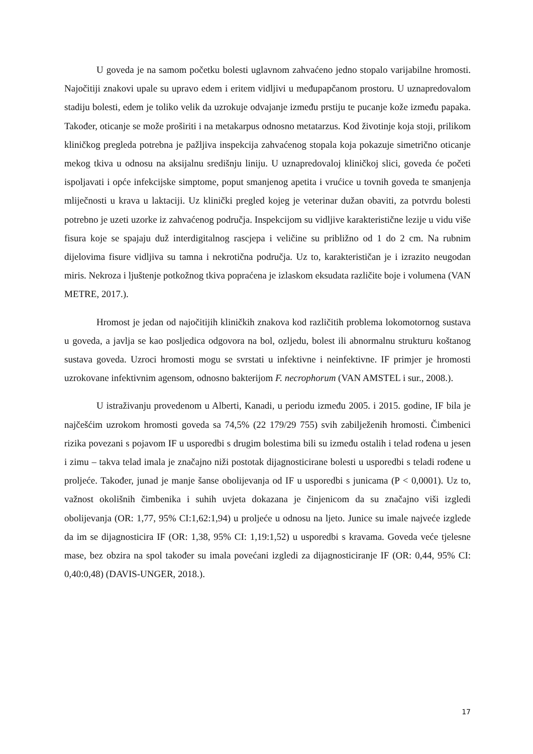U goveda je na samom početku bolesti uglavnom zahvaćeno jedno stopalo varijabilne hromosti. Najočitiji znakovi upale su upravo edem i eritem vidljivi u međupapčanom prostoru. U uznapredovalom stadiju bolesti, edem je toliko velik da uzrokuje odvajanje između prstiju te pucanje kože između papaka. Također, oticanje se može proširiti i na metakarpus odnosno metatarzus. Kod životinje koja stoji, prilikom kliničkog pregleda potrebna je pažljiva inspekcija zahvaćenog stopala koja pokazuje simetrično oticanje mekog tkiva u odnosu na aksijalnu središnju liniju. U uznapredovaloj kliničkoj slici, goveda će početi ispoljavati i opće infekcijske simptome, poput smanjenog apetita i vrućice u tovnih goveda te smanjenja mliječnosti u krava u laktaciji. Uz klinički pregled kojeg je veterinar dužan obaviti, za potvrdu bolesti potrebno je uzeti uzorke iz zahvaćenog područja. Inspekcijom su vidljive karakteristične lezije u vidu više fisura koje se spajaju duž interdigitalnog rascjepa i veličine su približno od 1 do 2 cm. Na rubnim dijelovima fisure vidljiva su tamna i nekrotična područja. Uz to, karakterističan je i izrazito neugodan miris. Nekroza i ljuštenje potkožnog tkiva popraćena je izlaskom eksudata različite boje i volumena (VAN METRE, 2017.).
Hromost je jedan od najočitijih kliničkih znakova kod različitih problema lokomotornog sustava u goveda, a javlja se kao posljedica odgovora na bol, ozljedu, bolest ili abnormalnu strukturu koštanog sustava goveda. Uzroci hromosti mogu se svrstati u infektivne i neinfektivne. IF primjer je hromosti uzrokovane infektivnim agensom, odnosno bakterijom F. necrophorum (VAN AMSTEL i sur., 2008.).
U istraživanju provedenom u Alberti, Kanadi, u periodu između 2005. i 2015. godine, IF bila je najčešćim uzrokom hromosti goveda sa 74,5% (22 179/29 755) svih zabilježenih hromosti. Čimbenici rizika povezani s pojavom IF u usporedbi s drugim bolestima bili su između ostalih i telad rođena u jesen i zimu – takva telad imala je značajno niži postotak dijagnosticirane bolesti u usporedbi s teladi rođene u proljeće. Također, junad je manje šanse obolijevanja od IF u usporedbi s junicama (P < 0,0001). Uz to, važnost okolišnih čimbenika i suhih uvjeta dokazana je činjenicom da su značajno viši izgledi obolijevanja (OR: 1,77, 95% CI:1,62:1,94) u proljeće u odnosu na ljeto. Junice su imale najveće izglede da im se dijagnosticira IF (OR: 1,38, 95% CI: 1,19:1,52) u usporedbi s kravama. Goveda veće tjelesne mase, bez obzira na spol također su imala povećani izgledi za dijagnosticiranje IF (OR: 0,44, 95% CI: 0,40:0,48) (DAVIS-UNGER, 2018.).
17